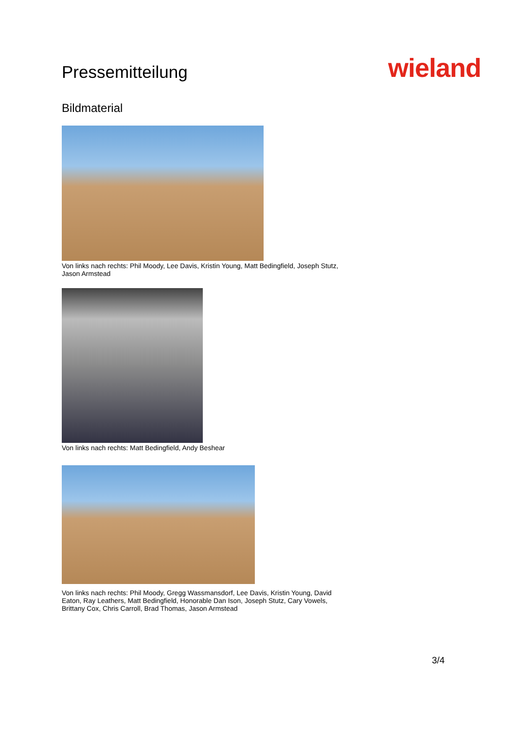Pressemitteilung
wieland
Bildmaterial
Von links nach rechts: Phil Moody, Lee Davis, Kristin Young, Matt Bedingfield, Joseph Stutz, Jason Armstead
Von links nach rechts: Matt Bedingfield, Andy Beshear
Von links nach rechts: Phil Moody, Gregg Wassmansdorf, Lee Davis, Kristin Young, David Eaton, Ray Leathers, Matt Bedingfield, Honorable Dan Ison, Joseph Stutz, Cary Vowels, Brittany Cox, Chris Carroll, Brad Thomas, Jason Armstead
3/4